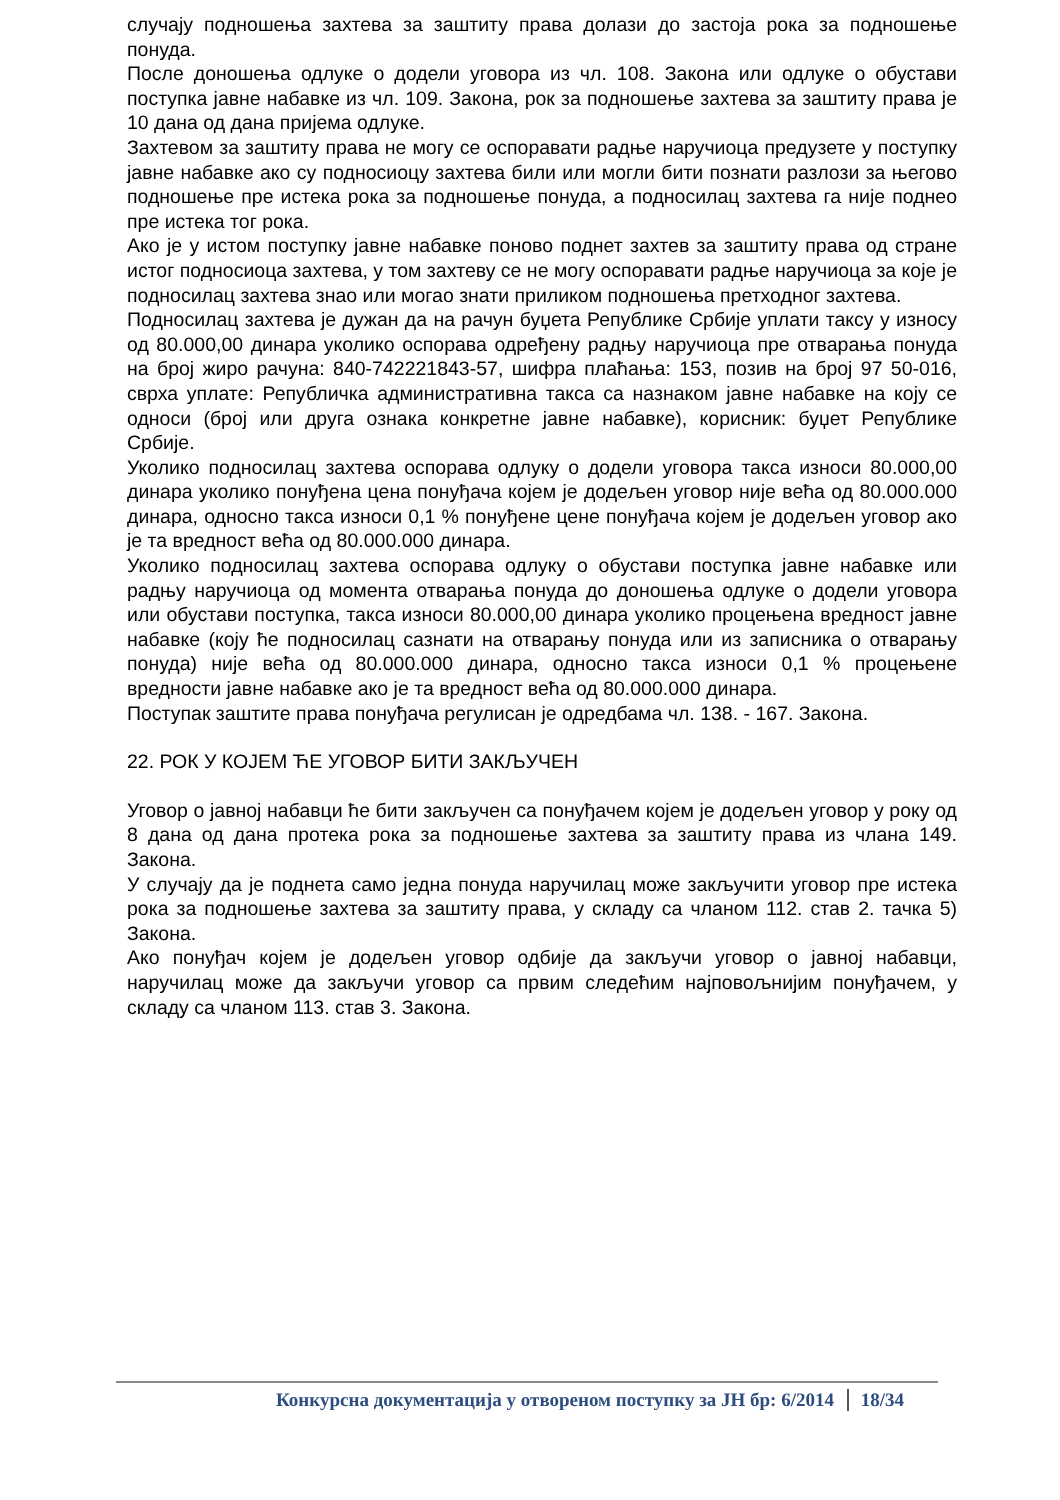случају подношења захтева за заштиту права долази до застоја рока за подношење понуда.
После доношења одлуке о додели уговора из чл. 108. Закона или одлуке о обустави поступка јавне набавке из чл. 109. Закона, рок за подношење захтева за заштиту права је 10 дана од дана пријема одлуке.
Захтевом за заштиту права не могу се оспоравати радње наручиоца предузете у поступку јавне набавке ако су подносиоцу захтева били или могли бити познати разлози за његово подношење пре истека рока за подношење понуда, а подносилац захтева га није поднео пре истека тог рока.
Ако је у истом поступку јавне набавке поново поднет захтев за заштиту права од стране истог подносиоца захтева, у том захтеву се не могу оспоравати радње наручиоца за које је подносилац захтева знао или могао знати приликом подношења претходног захтева.
Подносилац захтева је дужан да на рачун буџета Републике Србије уплати таксу у износу од 80.000,00 динара уколико оспорава одређену радњу наручиоца пре отварања понуда на број жиро рачуна: 840-742221843-57, шифра плаћања: 153, позив на број 97 50-016, сврха уплате: Републичка административна такса са назнаком јавне набавке на коју се односи (број или друга ознака конкретне јавне набавке), корисник: буџет Републике Србије.
Уколико подносилац захтева оспорава одлуку о додели уговора такса износи 80.000,00 динара уколико понуђена цена понуђача којем је додељен уговор није већа од 80.000.000 динара, односно такса износи 0,1 % понуђене цене понуђача којем је додељен уговор ако је та вредност већа од 80.000.000 динара.
Уколико подносилац захтева оспорава одлуку о обустави поступка јавне набавке или радњу наручиоца од момента отварања понуда до доношења одлуке о додели уговора или обустави поступка, такса износи 80.000,00 динара уколико процењена вредност јавне набавке (коју ће подносилац сазнати на отварању понуда или из записника о отварању понуда) није већа од 80.000.000 динара, односно такса износи 0,1 % процењене вредности јавне набавке ако је та вредност већа од 80.000.000 динара.
Поступак заштите права понуђача регулисан је одредбама чл. 138. - 167. Закона.
22. РОК У КОЈЕМ ЋЕ УГОВОР БИТИ ЗАКЉУЧЕН
Уговор о јавној набавци ће бити закључен са понуђачем којем је додељен уговор у року од 8 дана од дана протека рока за подношење захтева за заштиту права из члана 149. Закона.
У случају да је поднета само једна понуда наручилац може закључити уговор пре истека рока за подношење захтева за заштиту права, у складу са чланом 112. став 2. тачка 5) Закона.
Ако понуђач којем је додељен уговор одбије да закључи уговор о јавној набавци, наручилац може да закључи уговор са првим следећим најповољнијим понуђачем, у складу са чланом 113. став 3. Закона.
Конкурсна документација у отвореном поступку за ЈН бр: 6/2014 18/34